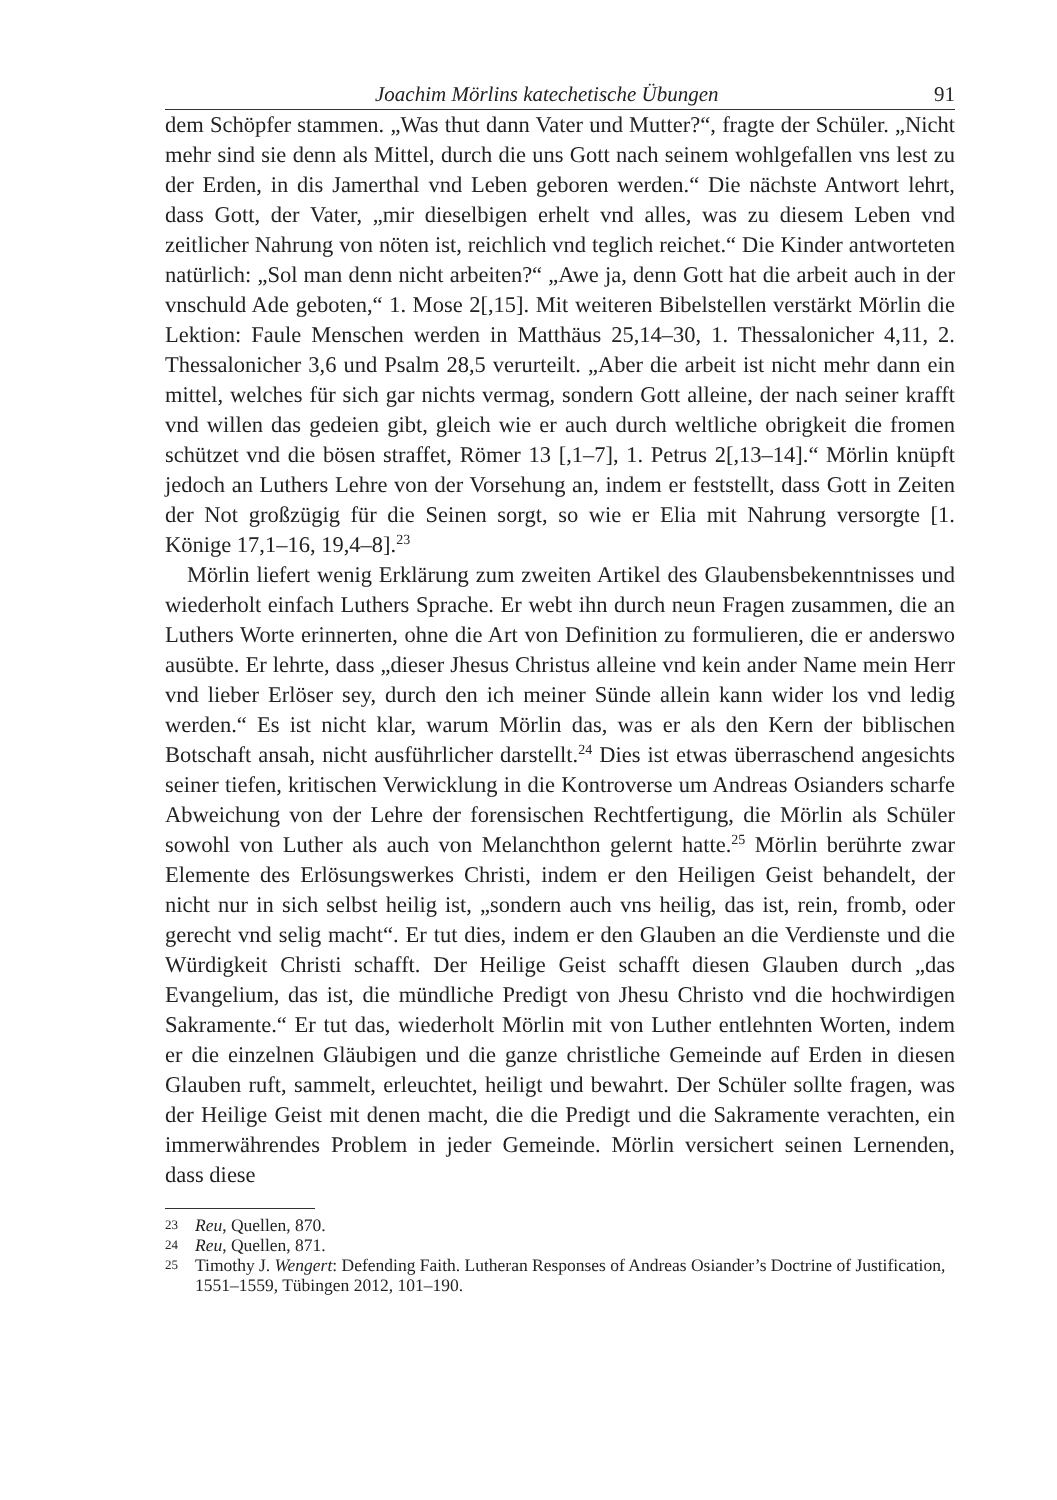Joachim Mörlins katechetische Übungen 91
dem Schöpfer stammen. „Was thut dann Vater und Mutter?“, fragte der Schüler. „Nicht mehr sind sie denn als Mittel, durch die uns Gott nach seinem wohlgefallen vns lest zu der Erden, in dis Jamerthal vnd Leben geboren werden.“ Die nächste Antwort lehrt, dass Gott, der Vater, „mir dieselbigen erhelt vnd alles, was zu diesem Leben vnd zeitlicher Nahrung von nöten ist, reichlich vnd teglich reichet.“ Die Kinder antworteten natürlich: „Sol man denn nicht arbeiten?“ „Awe ja, denn Gott hat die arbeit auch in der vnschuld Ade geboten,“ 1. Mose 2[,15]. Mit weiteren Bibelstellen verstärkt Mörlin die Lektion: Faule Menschen werden in Matthäus 25,14–30, 1. Thessalonicher 4,11, 2. Thessalonicher 3,6 und Psalm 28,5 verurteilt. „Aber die arbeit ist nicht mehr dann ein mittel, welches für sich gar nichts vermag, sondern Gott alleine, der nach seiner krafft vnd willen das gedeien gibt, gleich wie er auch durch weltliche obrigkeit die fromen schützet vnd die bösen straffet, Römer 13 [,1–7], 1. Petrus 2[,13–14].“ Mörlin knüpft jedoch an Luthers Lehre von der Vorsehung an, indem er feststellt, dass Gott in Zeiten der Not großzügig für die Seinen sorgt, so wie er Elia mit Nahrung versorgte [1. Könige 17,1–16, 19,4–8].<sup>23</sup>
Mörlin liefert wenig Erklärung zum zweiten Artikel des Glaubensbekenntnisses und wiederholt einfach Luthers Sprache. Er webt ihn durch neun Fragen zusammen, die an Luthers Worte erinnerten, ohne die Art von Definition zu formulieren, die er anderswo ausübte. Er lehrte, dass „dieser Jhesus Christus alleine vnd kein ander Name mein Herr vnd lieber Erlöser sey, durch den ich meiner Sünde allein kann wider los vnd ledig werden.“ Es ist nicht klar, warum Mörlin das, was er als den Kern der biblischen Botschaft ansah, nicht ausführlicher darstellt.<sup>24</sup> Dies ist etwas überraschend angesichts seiner tiefen, kritischen Verwicklung in die Kontroverse um Andreas Osianders scharfe Abweichung von der Lehre der forensischen Rechtfertigung, die Mörlin als Schüler sowohl von Luther als auch von Melanchthon gelernt hatte.<sup>25</sup> Mörlin berührte zwar Elemente des Erlösungswerkes Christi, indem er den Heiligen Geist behandelt, der nicht nur in sich selbst heilig ist, „sondern auch vns heilig, das ist, rein, fromb, oder gerecht vnd selig macht“. Er tut dies, indem er den Glauben an die Verdienste und die Würdigkeit Christi schafft. Der Heilige Geist schafft diesen Glauben durch „das Evangelium, das ist, die mündliche Predigt von Jhesu Christo vnd die hochwirdigen Sakramente.“ Er tut das, wiederholt Mörlin mit von Luther entlehnten Worten, indem er die einzelnen Gläubigen und die ganze christliche Gemeinde auf Erden in diesen Glauben ruft, sammelt, erleuchtet, heiligt und bewahrt. Der Schüler sollte fragen, was der Heilige Geist mit denen macht, die die Predigt und die Sakramente verachten, ein immerwährendes Problem in jeder Gemeinde. Mörlin versichert seinen Lernenden, dass diese
23
Reu, Quellen, 870.
24
Reu, Quellen, 871.
25
Timothy J. Wengert: Defending Faith. Lutheran Responses of Andreas Osiander’s Doctrine of Justification, 1551–1559, Tübingen 2012, 101–190.